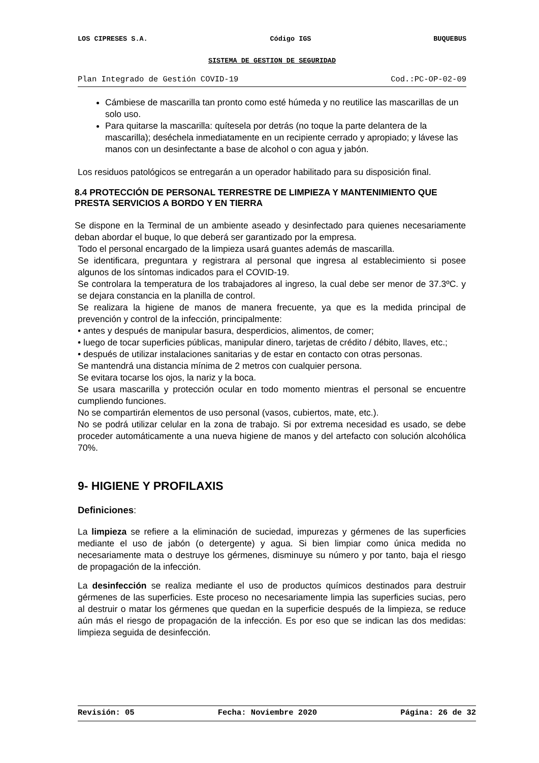LOS CIPRESES S.A. Código IGS BUQUEBUS
SISTEMA DE GESTION DE SEGURIDAD
Plan Integrado de Gestión COVID-19 Cod.:PC-OP-02-09
Cámbiese de mascarilla tan pronto como esté húmeda y no reutilice las mascarillas de un solo uso.
Para quitarse la mascarilla: quítesela por detrás (no toque la parte delantera de la mascarilla); deséchela inmediatamente en un recipiente cerrado y apropiado; y lávese las manos con un desinfectante a base de alcohol o con agua y jabón.
Los residuos patológicos se entregarán a un operador habilitado para su disposición final.
8.4 PROTECCIÓN DE PERSONAL TERRESTRE DE LIMPIEZA Y MANTENIMIENTO QUE PRESTA SERVICIOS A BORDO Y EN TIERRA
Se dispone en la Terminal de un ambiente aseado y desinfectado para quienes necesariamente deban abordar el buque, lo que deberá ser garantizado por la empresa.
Todo el personal encargado de la limpieza usará guantes además de mascarilla.
Se identificara, preguntara y registrara al personal que ingresa al establecimiento si posee algunos de los síntomas indicados para el COVID-19.
Se controlara la temperatura de los trabajadores al ingreso, la cual debe ser menor de 37.3ºC. y se dejara constancia en la planilla de control.
Se realizara la higiene de manos de manera frecuente, ya que es la medida principal de prevención y control de la infección, principalmente:
• antes y después de manipular basura, desperdicios, alimentos, de comer;
• luego de tocar superficies públicas, manipular dinero, tarjetas de crédito / débito, llaves, etc.;
• después de utilizar instalaciones sanitarias y de estar en contacto con otras personas.
Se mantendrá una distancia mínima de 2 metros con cualquier persona.
Se evitara tocarse los ojos, la nariz y la boca.
Se usara mascarilla y protección ocular en todo momento mientras el personal se encuentre cumpliendo funciones.
No se compartirán elementos de uso personal (vasos, cubiertos, mate, etc.).
No se podrá utilizar celular en la zona de trabajo. Si por extrema necesidad es usado, se debe proceder automáticamente a una nueva higiene de manos y del artefacto con solución alcohólica 70%.
9- HIGIENE Y PROFILAXIS
Definiciones:
La limpieza se refiere a la eliminación de suciedad, impurezas y gérmenes de las superficies mediante el uso de jabón (o detergente) y agua. Si bien limpiar como única medida no necesariamente mata o destruye los gérmenes, disminuye su número y por tanto, baja el riesgo de propagación de la infección.
La desinfección se realiza mediante el uso de productos químicos destinados para destruir gérmenes de las superficies. Este proceso no necesariamente limpia las superficies sucias, pero al destruir o matar los gérmenes que quedan en la superficie después de la limpieza, se reduce aún más el riesgo de propagación de la infección. Es por eso que se indican las dos medidas: limpieza seguida de desinfección.
Revisión: 05 Fecha: Noviembre 2020 Página: 26 de 32